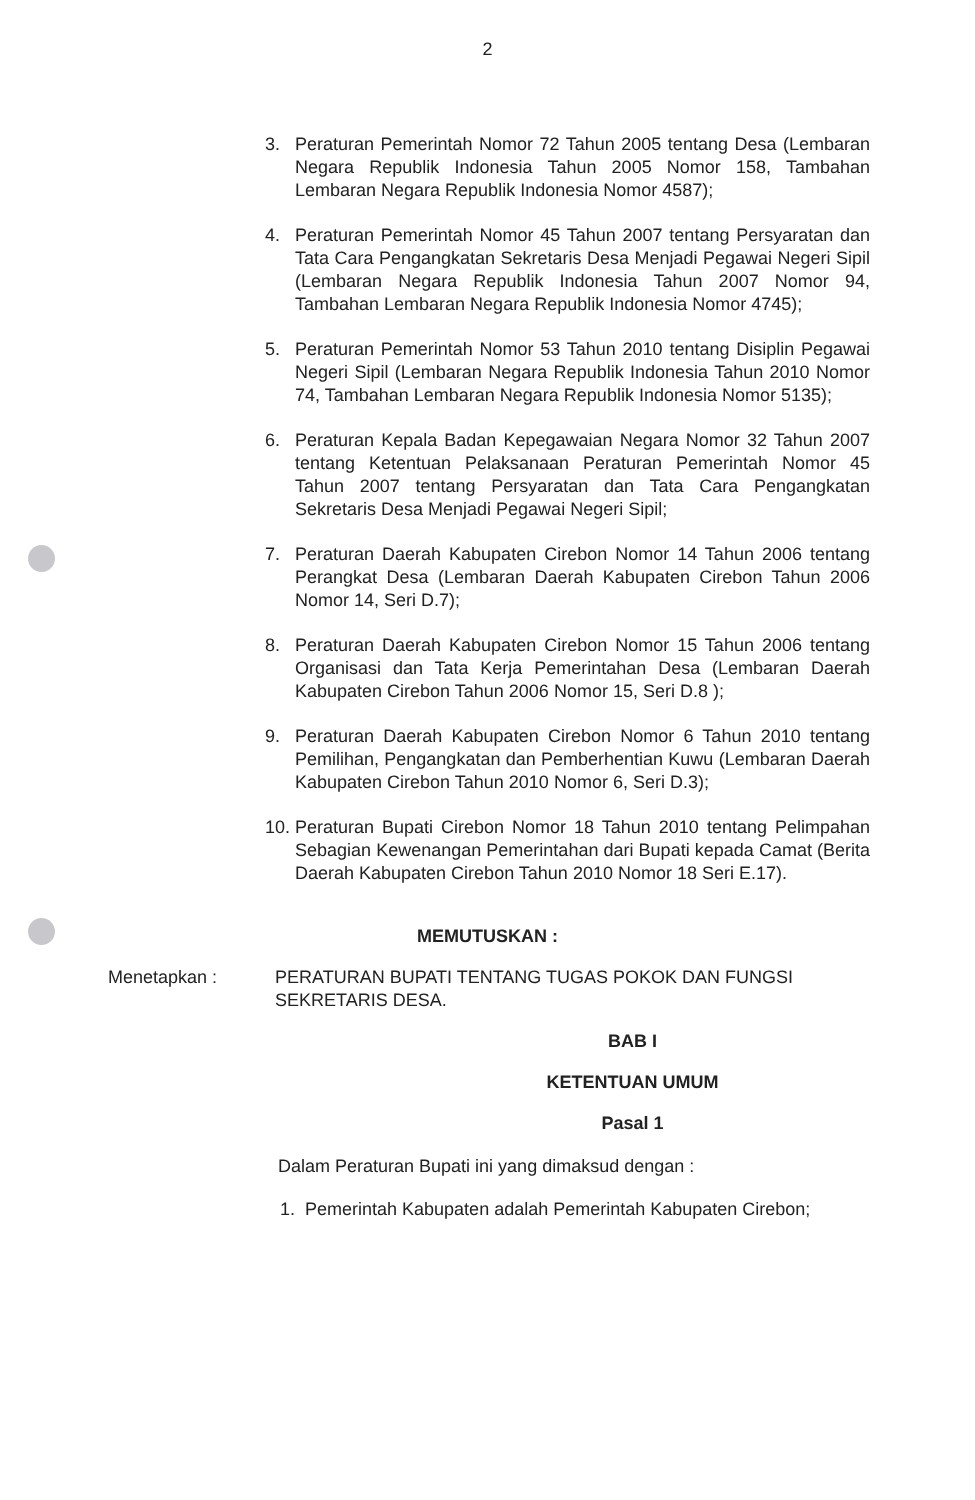2
3. Peraturan Pemerintah Nomor 72 Tahun 2005 tentang Desa (Lembaran Negara Republik Indonesia Tahun 2005 Nomor 158, Tambahan Lembaran Negara Republik Indonesia Nomor 4587);
4. Peraturan Pemerintah Nomor 45 Tahun 2007 tentang Persyaratan dan Tata Cara Pengangkatan Sekretaris Desa Menjadi Pegawai Negeri Sipil (Lembaran Negara Republik Indonesia Tahun 2007 Nomor 94, Tambahan Lembaran Negara Republik Indonesia Nomor 4745);
5. Peraturan Pemerintah Nomor 53 Tahun 2010 tentang Disiplin Pegawai Negeri Sipil (Lembaran Negara Republik Indonesia Tahun 2010 Nomor 74, Tambahan Lembaran Negara Republik Indonesia Nomor 5135);
6. Peraturan Kepala Badan Kepegawaian Negara Nomor 32 Tahun 2007 tentang Ketentuan Pelaksanaan Peraturan Pemerintah Nomor 45 Tahun 2007 tentang Persyaratan dan Tata Cara Pengangkatan Sekretaris Desa Menjadi Pegawai Negeri Sipil;
7. Peraturan Daerah Kabupaten Cirebon Nomor 14 Tahun 2006 tentang Perangkat Desa (Lembaran Daerah Kabupaten Cirebon Tahun 2006 Nomor 14, Seri D.7);
8. Peraturan Daerah Kabupaten Cirebon Nomor 15 Tahun 2006 tentang Organisasi dan Tata Kerja Pemerintahan Desa (Lembaran Daerah Kabupaten Cirebon Tahun 2006 Nomor 15, Seri D.8 );
9. Peraturan Daerah Kabupaten Cirebon Nomor 6 Tahun 2010 tentang Pemilihan, Pengangkatan dan Pemberhentian Kuwu (Lembaran Daerah Kabupaten Cirebon Tahun 2010 Nomor 6, Seri D.3);
10. Peraturan Bupati Cirebon Nomor 18 Tahun 2010 tentang Pelimpahan Sebagian Kewenangan Pemerintahan dari Bupati kepada Camat (Berita Daerah Kabupaten Cirebon Tahun 2010 Nomor 18 Seri E.17).
MEMUTUSKAN :
Menetapkan : PERATURAN BUPATI TENTANG TUGAS POKOK DAN FUNGSI SEKRETARIS DESA.
BAB I
KETENTUAN UMUM
Pasal 1
Dalam Peraturan Bupati ini yang dimaksud dengan :
1. Pemerintah Kabupaten adalah Pemerintah Kabupaten Cirebon;